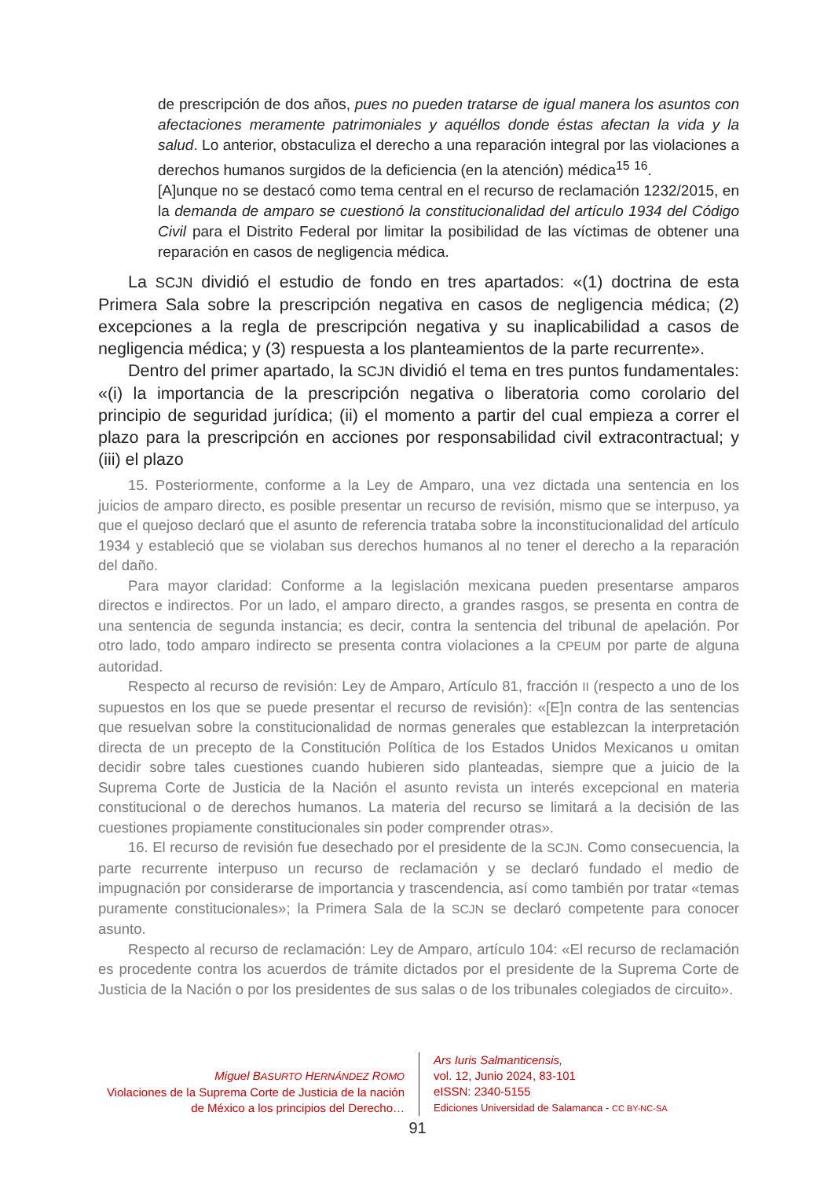de prescripción de dos años, pues no pueden tratarse de igual manera los asuntos con afectaciones meramente patrimoniales y aquéllos donde éstas afectan la vida y la salud. Lo anterior, obstaculiza el derecho a una reparación integral por las violaciones a derechos humanos surgidos de la deficiencia (en la atención) médica<sup>15</sup> <sup>16</sup>.
[A]unque no se destacó como tema central en el recurso de reclamación 1232/2015, en la demanda de amparo se cuestionó la constitucionalidad del artículo 1934 del Código Civil para el Distrito Federal por limitar la posibilidad de las víctimas de obtener una reparación en casos de negligencia médica.
La SCJN dividió el estudio de fondo en tres apartados: «(1) doctrina de esta Primera Sala sobre la prescripción negativa en casos de negligencia médica; (2) excepciones a la regla de prescripción negativa y su inaplicabilidad a casos de negligencia médica; y (3) respuesta a los planteamientos de la parte recurrente».
Dentro del primer apartado, la SCJN dividió el tema en tres puntos fundamentales: «(i) la importancia de la prescripción negativa o liberatoria como corolario del principio de seguridad jurídica; (ii) el momento a partir del cual empieza a correr el plazo para la prescripción en acciones por responsabilidad civil extracontractual; y (iii) el plazo
15. Posteriormente, conforme a la Ley de Amparo, una vez dictada una sentencia en los juicios de amparo directo, es posible presentar un recurso de revisión, mismo que se interpuso, ya que el quejoso declaró que el asunto de referencia trataba sobre la inconstitucionalidad del artículo 1934 y estableció que se violaban sus derechos humanos al no tener el derecho a la reparación del daño.
Para mayor claridad: Conforme a la legislación mexicana pueden presentarse amparos directos e indirectos. Por un lado, el amparo directo, a grandes rasgos, se presenta en contra de una sentencia de segunda instancia; es decir, contra la sentencia del tribunal de apelación. Por otro lado, todo amparo indirecto se presenta contra violaciones a la CPEUM por parte de alguna autoridad.
Respecto al recurso de revisión: Ley de Amparo, Artículo 81, fracción II (respecto a uno de los supuestos en los que se puede presentar el recurso de revisión): «[E]n contra de las sentencias que resuelvan sobre la constitucionalidad de normas generales que establezcan la interpretación directa de un precepto de la Constitución Política de los Estados Unidos Mexicanos u omitan decidir sobre tales cuestiones cuando hubieren sido planteadas, siempre que a juicio de la Suprema Corte de Justicia de la Nación el asunto revista un interés excepcional en materia constitucional o de derechos humanos. La materia del recurso se limitará a la decisión de las cuestiones propiamente constitucionales sin poder comprender otras».
16. El recurso de revisión fue desechado por el presidente de la SCJN. Como consecuencia, la parte recurrente interpuso un recurso de reclamación y se declaró fundado el medio de impugnación por considerarse de importancia y trascendencia, así como también por tratar «temas puramente constitucionales»; la Primera Sala de la SCJN se declaró competente para conocer asunto.
Respecto al recurso de reclamación: Ley de Amparo, artículo 104: «El recurso de reclamación es procedente contra los acuerdos de trámite dictados por el presidente de la Suprema Corte de Justicia de la Nación o por los presidentes de sus salas o de los tribunales colegiados de circuito».
Miguel BASURTO HERNÁNDEZ ROMO
Violaciones de la Suprema Corte de Justicia de la nación de México a los principios del Derecho…
Ars Iuris Salmanticensis,
vol. 12, Junio 2024, 83-101
eISSN: 2340-5155
Ediciones Universidad de Salamanca - CC BY-NC-SA
91